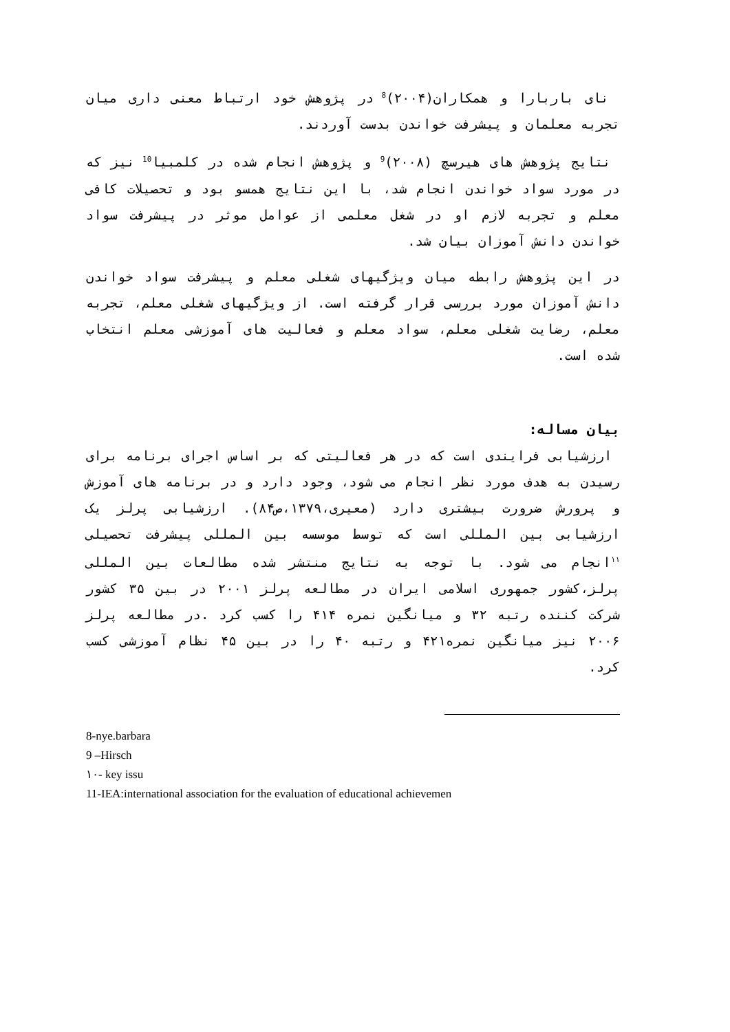نای باربارا و همکاران(۲۰۰۴)<sup>8</sup> در پژوهش خود ارتباط معنی داری میان تجربه معلمان و پیشرفت خواندن بدست آوردند.
نتایج پژوهش های هیرسچ (۲۰۰۸)<sup>9</sup> و پژوهش انجام شده در کلمبیا<sup>10</sup> نیز که در مورد سواد خواندن انجام شد، با این نتایج همسو بود و تحصیلات کافی معلم و تجربه لازم او در شغل معلمی از عوامل موثر در پیشرفت سواد خواندن دانش آموزان بیان شد.
در این پژوهش رابطه میان ویژگیهای شغلی معلم و پیشرفت سواد خواندن دانش آموزان مورد بررسی قرار گرفته است. از ویژگیهای شغلی معلم، تجربه معلم، رضایت شغلی معلم، سواد معلم و فعالیت های آموزشی معلم انتخاب شده است.
بیان مساله:
ارزشیابی فرایندی است که در هر فعالیتی که بر اساس اجرای برنامه برای رسیدن به هدف مورد نظر انجام می شود، وجود دارد و در برنامه های آموزش و پرورش ضرورت بیشتری دارد (معیری،۱۳۷۹،ص۸۴). ارزشیابی پرلز یک ارزشیابی بین المللی است که توسط موسسه بین المللی پیشرفت تحصیلی <sup>۱۱</sup>انجام می شود. با توجه به نتایج منتشر شده مطالعات بین المللی پرلز،کشور جمهوری اسلامی ایران در مطالعه پرلز ۲۰۰۱ در بین ۳۵ کشور شرکت کننده رتبه ۳۲ و میانگین نمره ۴۱۴ را کسب کرد .در مطالعه پرلز ۲۰۰۶ نیز میانگین نمره۴۲۱ و رتبه ۴۰ را در بین ۴۵ نظام آموزشی کسب کرد.
8-nye.barbara
9 –Hirsch
۱۰- key issu
11-IEA:international association for the evaluation of educational achievemen